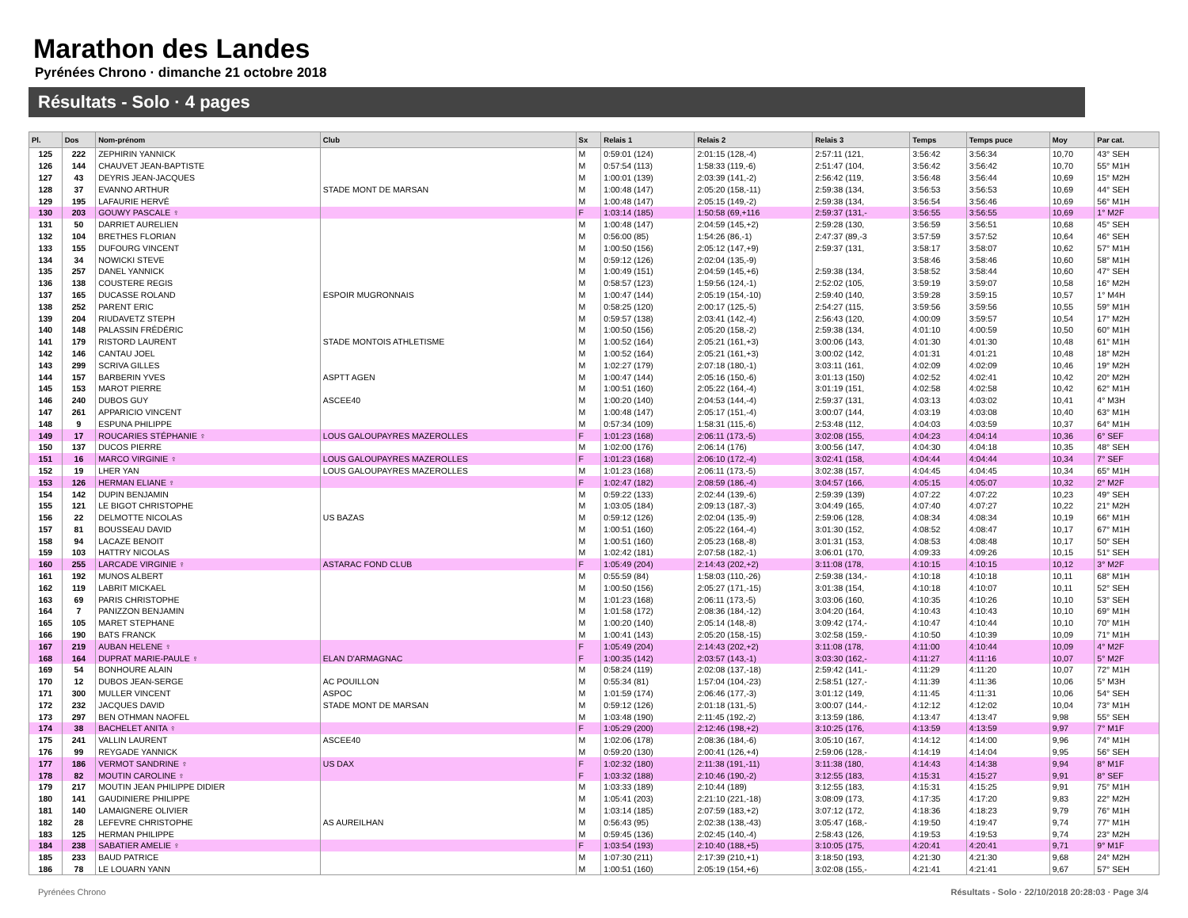Marathon des Landes
Pyrénées Chrono · dimanche 21 octobre 2018
Résultats - Solo · 4 pages
| Pl. | Dos | Nom-prénom | Club | Sx | Relais 1 | Relais 2 | Relais 3 | Temps | Temps puce | Moy | Par cat. |
| --- | --- | --- | --- | --- | --- | --- | --- | --- | --- | --- | --- |
| 125 | 222 | ZEPHIRIN YANNICK | | M | 0:59:01 (124) | 2:01:15 (128,-4) | 2:57:11 (121, | 3:56:42 | 3:56:34 | 10,70 | 43° SEH |
| 126 | 144 | CHAUVET JEAN-BAPTISTE | | M | 0:57:54 (113) | 1:58:33 (119,-6) | 2:51:47 (104, | 3:56:42 | 3:56:42 | 10,70 | 55° M1H |
| 127 | 43 | DEYRIS JEAN-JACQUES | | M | 1:00:01 (139) | 2:03:39 (141,-2) | 2:56:42 (119, | 3:56:48 | 3:56:44 | 10,69 | 15° M2H |
| 128 | 37 | EVANNO ARTHUR | STADE MONT DE MARSAN | M | 1:00:48 (147) | 2:05:20 (158,-11) | 2:59:38 (134, | 3:56:53 | 3:56:53 | 10,69 | 44° SEH |
| 129 | 195 | LAFAURIE HERVÉ | | M | 1:00:48 (147) | 2:05:15 (149,-2) | 2:59:38 (134, | 3:56:54 | 3:56:46 | 10,69 | 56° M1H |
| 130 | 203 | GOUWY PASCALE ♀ | | F | 1:03:14 (185) | 1:50:58 (69,+116 | 2:59:37 (131,- | 3:56:55 | 3:56:55 | 10,69 | 1° M2F |
| 131 | 50 | DARRIET AURELIEN | | M | 1:00:48 (147) | 2:04:59 (145,+2) | 2:59:28 (130, | 3:56:59 | 3:56:51 | 10,68 | 45° SEH |
| 132 | 104 | BRETHES FLORIAN | | M | 0:56:00 (85) | 1:54:26 (86,-1) | 2:47:37 (89,-3 | 3:57:59 | 3:57:52 | 10,64 | 46° SEH |
| 133 | 155 | DUFOURG VINCENT | | M | 1:00:50 (156) | 2:05:12 (147,+9) | 2:59:37 (131, | 3:58:17 | 3:58:07 | 10,62 | 57° M1H |
| 134 | 34 | NOWICKI STEVE | | M | 0:59:12 (126) | 2:02:04 (135,-9) | | 3:58:46 | 3:58:46 | 10,60 | 58° M1H |
| 135 | 257 | DANEL YANNICK | | M | 1:00:49 (151) | 2:04:59 (145,+6) | 2:59:38 (134, | 3:58:52 | 3:58:44 | 10,60 | 47° SEH |
| 136 | 138 | COUSTERE REGIS | | M | 0:58:57 (123) | 1:59:56 (124,-1) | 2:52:02 (105, | 3:59:19 | 3:59:07 | 10,58 | 16° M2H |
| 137 | 165 | DUCASSE ROLAND | ESPOIR MUGRONNAIS | M | 1:00:47 (144) | 2:05:19 (154,-10) | 2:59:40 (140, | 3:59:28 | 3:59:15 | 10,57 | 1° M4H |
| 138 | 252 | PARENT ERIC | | M | 0:58:25 (120) | 2:00:17 (125,-5) | 2:54:27 (115, | 3:59:56 | 3:59:56 | 10,55 | 59° M1H |
| 139 | 204 | RIUDAVETZ STEPH | | M | 0:59:57 (138) | 2:03:41 (142,-4) | 2:56:43 (120, | 4:00:09 | 3:59:57 | 10,54 | 17° M2H |
| 140 | 148 | PALASSIN FRÉDÉRIC | | M | 1:00:50 (156) | 2:05:20 (158,-2) | 2:59:38 (134, | 4:01:10 | 4:00:59 | 10,50 | 60° M1H |
| 141 | 179 | RISTORD LAURENT | STADE MONTOIS ATHLETISME | M | 1:00:52 (164) | 2:05:21 (161,+3) | 3:00:06 (143, | 4:01:30 | 4:01:30 | 10,48 | 61° M1H |
| 142 | 146 | CANTAU JOEL | | M | 1:00:52 (164) | 2:05:21 (161,+3) | 3:00:02 (142, | 4:01:31 | 4:01:21 | 10,48 | 18° M2H |
| 143 | 299 | SCRIVA GILLES | | M | 1:02:27 (179) | 2:07:18 (180,-1) | 3:03:11 (161, | 4:02:09 | 4:02:09 | 10,46 | 19° M2H |
| 144 | 157 | BARBERIN YVES | ASPTT AGEN | M | 1:00:47 (144) | 2:05:16 (150,-6) | 3:01:13 (150) | 4:02:52 | 4:02:41 | 10,42 | 20° M2H |
| 145 | 153 | MAROT PIERRE | | M | 1:00:51 (160) | 2:05:22 (164,-4) | 3:01:19 (151, | 4:02:58 | 4:02:58 | 10,42 | 62° M1H |
| 146 | 240 | DUBOS GUY | ASCEE40 | M | 1:00:20 (140) | 2:04:53 (144,-4) | 2:59:37 (131, | 4:03:13 | 4:03:02 | 10,41 | 4° M3H |
| 147 | 261 | APPARICIO VINCENT | | M | 1:00:48 (147) | 2:05:17 (151,-4) | 3:00:07 (144, | 4:03:19 | 4:03:08 | 10,40 | 63° M1H |
| 148 | 9 | ESPUNA PHILIPPE | | M | 0:57:34 (109) | 1:58:31 (115,-6) | 2:53:48 (112, | 4:04:03 | 4:03:59 | 10,37 | 64° M1H |
| 149 | 17 | ROUCARIES STÉPHANIE ♀ | LOUS GALOUPAYRES MAZEROLLES | F | 1:01:23 (168) | 2:06:11 (173,-5) | 3:02:08 (155, | 4:04:23 | 4:04:14 | 10,36 | 6° SEF |
| 150 | 137 | DUCOS PIERRE | | M | 1:02:00 (176) | 2:06:14 (176) | 3:00:56 (147, | 4:04:30 | 4:04:18 | 10,35 | 48° SEH |
| 151 | 16 | MARCO VIRGINIE ♀ | LOUS GALOUPAYRES MAZEROLLES | F | 1:01:23 (168) | 2:06:10 (172,-4) | 3:02:41 (158, | 4:04:44 | 4:04:44 | 10,34 | 7° SEF |
| 152 | 19 | LHER YAN | LOUS GALOUPAYRES MAZEROLLES | M | 1:01:23 (168) | 2:06:11 (173,-5) | 3:02:38 (157, | 4:04:45 | 4:04:45 | 10,34 | 65° M1H |
| 153 | 126 | HERMAN ELIANE ♀ | | F | 1:02:47 (182) | 2:08:59 (186,-4) | 3:04:57 (166, | 4:05:15 | 4:05:07 | 10,32 | 2° M2F |
| 154 | 142 | DUPIN BENJAMIN | | M | 0:59:22 (133) | 2:02:44 (139,-6) | 2:59:39 (139) | 4:07:22 | 4:07:22 | 10,23 | 49° SEH |
| 155 | 121 | LE BIGOT CHRISTOPHE | | M | 1:03:05 (184) | 2:09:13 (187,-3) | 3:04:49 (165, | 4:07:40 | 4:07:27 | 10,22 | 21° M2H |
| 156 | 22 | DELMOTTE NICOLAS | US BAZAS | M | 0:59:12 (126) | 2:02:04 (135,-9) | 2:59:06 (128, | 4:08:34 | 4:08:34 | 10,19 | 66° M1H |
| 157 | 81 | BOUSSEAU DAVID | | M | 1:00:51 (160) | 2:05:22 (164,-4) | 3:01:30 (152, | 4:08:52 | 4:08:47 | 10,17 | 67° M1H |
| 158 | 94 | LACAZE BENOIT | | M | 1:00:51 (160) | 2:05:23 (168,-8) | 3:01:31 (153, | 4:08:53 | 4:08:48 | 10,17 | 50° SEH |
| 159 | 103 | HATTRY NICOLAS | | M | 1:02:42 (181) | 2:07:58 (182,-1) | 3:06:01 (170, | 4:09:33 | 4:09:26 | 10,15 | 51° SEH |
| 160 | 255 | LARCADE VIRGINIE ♀ | ASTARAC FOND CLUB | F | 1:05:49 (204) | 2:14:43 (202,+2) | 3:11:08 (178, | 4:10:15 | 4:10:15 | 10,12 | 3° M2F |
| 161 | 192 | MUNOS ALBERT | | M | 0:55:59 (84) | 1:58:03 (110,-26) | 2:59:38 (134,- | 4:10:18 | 4:10:18 | 10,11 | 68° M1H |
| 162 | 119 | LABRIT MICKAEL | | M | 1:00:50 (156) | 2:05:27 (171,-15) | 3:01:38 (154, | 4:10:18 | 4:10:07 | 10,11 | 52° SEH |
| 163 | 69 | PARIS CHRISTOPHE | | M | 1:01:23 (168) | 2:06:11 (173,-5) | 3:03:06 (160, | 4:10:35 | 4:10:26 | 10,10 | 53° SEH |
| 164 | 7 | PANIZZON BENJAMIN | | M | 1:01:58 (172) | 2:08:36 (184,-12) | 3:04:20 (164, | 4:10:43 | 4:10:43 | 10,10 | 69° M1H |
| 165 | 105 | MARET STEPHANE | | M | 1:00:20 (140) | 2:05:14 (148,-8) | 3:09:42 (174,- | 4:10:47 | 4:10:44 | 10,10 | 70° M1H |
| 166 | 190 | BATS FRANCK | | M | 1:00:41 (143) | 2:05:20 (158,-15) | 3:02:58 (159,- | 4:10:50 | 4:10:39 | 10,09 | 71° M1H |
| 167 | 219 | AUBAN HELENE ♀ | | F | 1:05:49 (204) | 2:14:43 (202,+2) | 3:11:08 (178, | 4:11:00 | 4:10:44 | 10,09 | 4° M2F |
| 168 | 164 | DUPRAT MARIE-PAULE ♀ | ELAN D'ARMAGNAC | F | 1:00:35 (142) | 2:03:57 (143,-1) | 3:03:30 (162,- | 4:11:27 | 4:11:16 | 10,07 | 5° M2F |
| 169 | 54 | BONHOURE ALAIN | | M | 0:58:24 (119) | 2:02:08 (137,-18) | 2:59:42 (141,- | 4:11:29 | 4:11:20 | 10,07 | 72° M1H |
| 170 | 12 | DUBOS JEAN-SERGE | AC POUILLON | M | 0:55:34 (81) | 1:57:04 (104,-23) | 2:58:51 (127,- | 4:11:39 | 4:11:36 | 10,06 | 5° M3H |
| 171 | 300 | MULLER VINCENT | ASPOC | M | 1:01:59 (174) | 2:06:46 (177,-3) | 3:01:12 (149, | 4:11:45 | 4:11:31 | 10,06 | 54° SEH |
| 172 | 232 | JACQUES DAVID | STADE MONT DE MARSAN | M | 0:59:12 (126) | 2:01:18 (131,-5) | 3:00:07 (144,- | 4:12:12 | 4:12:02 | 10,04 | 73° M1H |
| 173 | 297 | BEN OTHMAN NAOFEL | | M | 1:03:48 (190) | 2:11:45 (192,-2) | 3:13:59 (186, | 4:13:47 | 4:13:47 | 9,98 | 55° SEH |
| 174 | 38 | BACHELET ANITA ♀ | | F | 1:05:29 (200) | 2:12:46 (198,+2) | 3:10:25 (176, | 4:13:59 | 4:13:59 | 9,97 | 7° M1F |
| 175 | 241 | VALLIN LAURENT | ASCEE40 | M | 1:02:06 (178) | 2:08:36 (184,-6) | 3:05:10 (167, | 4:14:12 | 4:14:00 | 9,96 | 74° M1H |
| 176 | 99 | REYGADE YANNICK | | M | 0:59:20 (130) | 2:00:41 (126,+4) | 2:59:06 (128,- | 4:14:19 | 4:14:04 | 9,95 | 56° SEH |
| 177 | 186 | VERMOT SANDRINE ♀ | US DAX | F | 1:02:32 (180) | 2:11:38 (191,-11) | 3:11:38 (180, | 4:14:43 | 4:14:38 | 9,94 | 8° M1F |
| 178 | 82 | MOUTIN CAROLINE ♀ | | F | 1:03:32 (188) | 2:10:46 (190,-2) | 3:12:55 (183, | 4:15:31 | 4:15:27 | 9,91 | 8° SEF |
| 179 | 217 | MOUTIN JEAN PHILIPPE DIDIER | | M | 1:03:33 (189) | 2:10:44 (189) | 3:12:55 (183, | 4:15:31 | 4:15:25 | 9,91 | 75° M1H |
| 180 | 141 | GAUDINIERE PHILIPPE | | M | 1:05:41 (203) | 2:21:10 (221,-18) | 3:08:09 (173, | 4:17:35 | 4:17:20 | 9,83 | 22° M2H |
| 181 | 140 | LAMAIGNERE OLIVIER | | M | 1:03:14 (185) | 2:07:59 (183,+2) | 3:07:12 (172, | 4:18:36 | 4:18:23 | 9,79 | 76° M1H |
| 182 | 28 | LEFEVRE CHRISTOPHE | AS AUREILHAN | M | 0:56:43 (95) | 2:02:38 (138,-43) | 3:05:47 (168,- | 4:19:50 | 4:19:47 | 9,74 | 77° M1H |
| 183 | 125 | HERMAN PHILIPPE | | M | 0:59:45 (136) | 2:02:45 (140,-4) | 2:58:43 (126, | 4:19:53 | 4:19:53 | 9,74 | 23° M2H |
| 184 | 238 | SABATIER AMELIE ♀ | | F | 1:03:54 (193) | 2:10:40 (188,+5) | 3:10:05 (175, | 4:20:41 | 4:20:41 | 9,71 | 9° M1F |
| 185 | 233 | BAUD PATRICE | | M | 1:07:30 (211) | 2:17:39 (210,+1) | 3:18:50 (193, | 4:21:30 | 4:21:30 | 9,68 | 24° M2H |
| 186 | 78 | LE LOUARN YANN | | M | 1:00:51 (160) | 2:05:19 (154,+6) | 3:02:08 (155,- | 4:21:41 | 4:21:41 | 9,67 | 57° SEH |
Pyrénées Chrono
Résultats - Solo · 22/10/2018 20:28:03 · Page 3/4